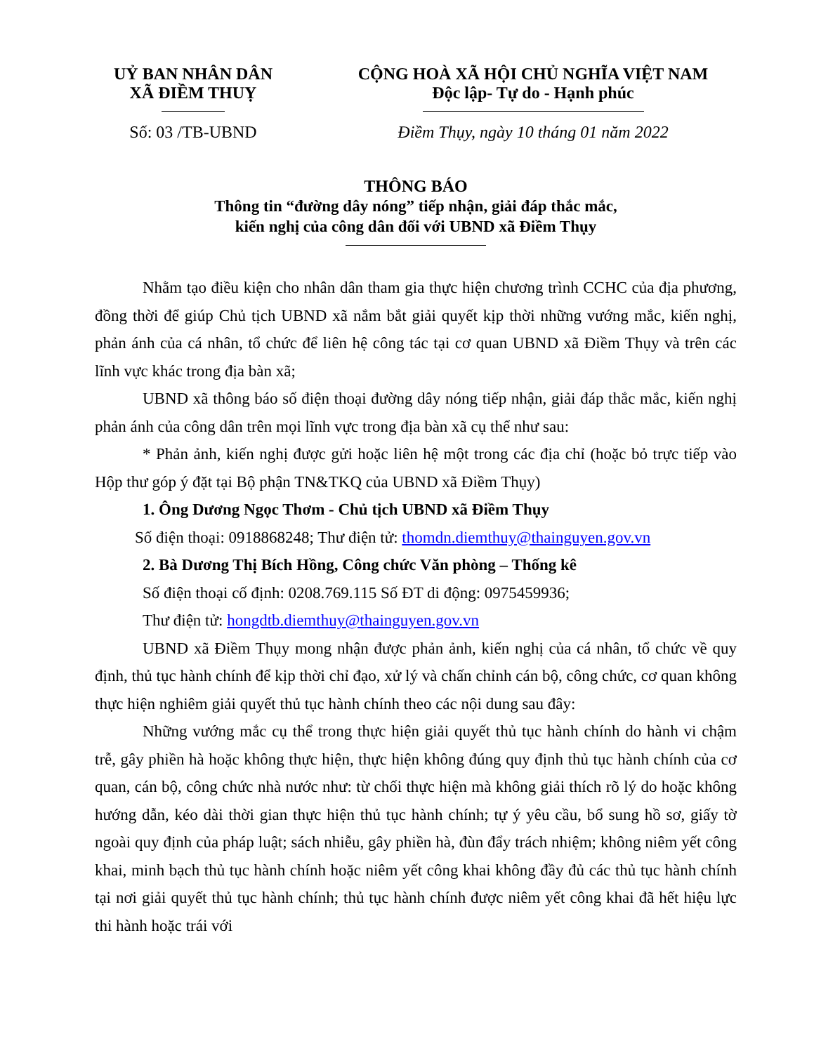UỶ BAN NHÂN DÂN
XÃ ĐIỀM THUỴ
Số: 03 /TB-UBND
CỘNG HOÀ XÃ HỘI CHỦ NGHĨA VIỆT NAM
Độc lập- Tự do - Hạnh phúc
Điềm Thụy, ngày 10 tháng 01 năm 2022
THÔNG BÁO
Thông tin “đường dây nóng” tiếp nhận, giải đáp thắc mắc,
kiến nghị của công dân đối với UBND xã Điềm Thụy
Nhằm tạo điều kiện cho nhân dân tham gia thực hiện chương trình CCHC của địa phương, đồng thời để giúp Chủ tịch UBND xã nắm bắt giải quyết kịp thời những vướng mắc, kiến nghị, phản ánh của cá nhân, tổ chức để liên hệ công tác tại cơ quan UBND xã Điềm Thụy và trên các lĩnh vực khác trong địa bàn xã;
UBND xã thông báo số điện thoại đường dây nóng tiếp nhận, giải đáp thắc mắc, kiến nghị phản ánh của công dân trên mọi lĩnh vực trong địa bàn xã cụ thể như sau:
* Phản ảnh, kiến nghị được gửi hoặc liên hệ một trong các địa chỉ (hoặc bỏ trực tiếp vào Hộp thư góp ý đặt tại Bộ phận TN&TKQ của UBND xã Điềm Thụy)
1. Ông Dương Ngọc Thơm - Chủ tịch UBND xã Điềm Thụy
Số điện thoại: 0918868248; Thư điện tử: thomdn.diemthuy@thainguyen.gov.vn
2. Bà Dương Thị Bích Hồng, Công chức Văn phòng – Thống kê
Số điện thoại cố định: 0208.769.115 Số ĐT di động: 0975459936;
Thư điện tử: hongdtb.diemthuy@thainguyen.gov.vn
UBND xã Điềm Thụy mong nhận được phản ảnh, kiến nghị của cá nhân, tổ chức về quy định, thủ tục hành chính để kịp thời chỉ đạo, xử lý và chấn chỉnh cán bộ, công chức, cơ quan không thực hiện nghiêm giải quyết thủ tục hành chính theo các nội dung sau đây:
Những vướng mắc cụ thể trong thực hiện giải quyết thủ tục hành chính do hành vi chậm trễ, gây phiền hà hoặc không thực hiện, thực hiện không đúng quy định thủ tục hành chính của cơ quan, cán bộ, công chức nhà nước như: từ chối thực hiện mà không giải thích rõ lý do hoặc không hướng dẫn, kéo dài thời gian thực hiện thủ tục hành chính; tự ý yêu cầu, bổ sung hồ sơ, giấy tờ ngoài quy định của pháp luật; sách nhiễu, gây phiền hà, đùn đẩy trách nhiệm; không niêm yết công khai, minh bạch thủ tục hành chính hoặc niêm yết công khai không đầy đủ các thủ tục hành chính tại nơi giải quyết thủ tục hành chính; thủ tục hành chính được niêm yết công khai đã hết hiệu lực thi hành hoặc trái với